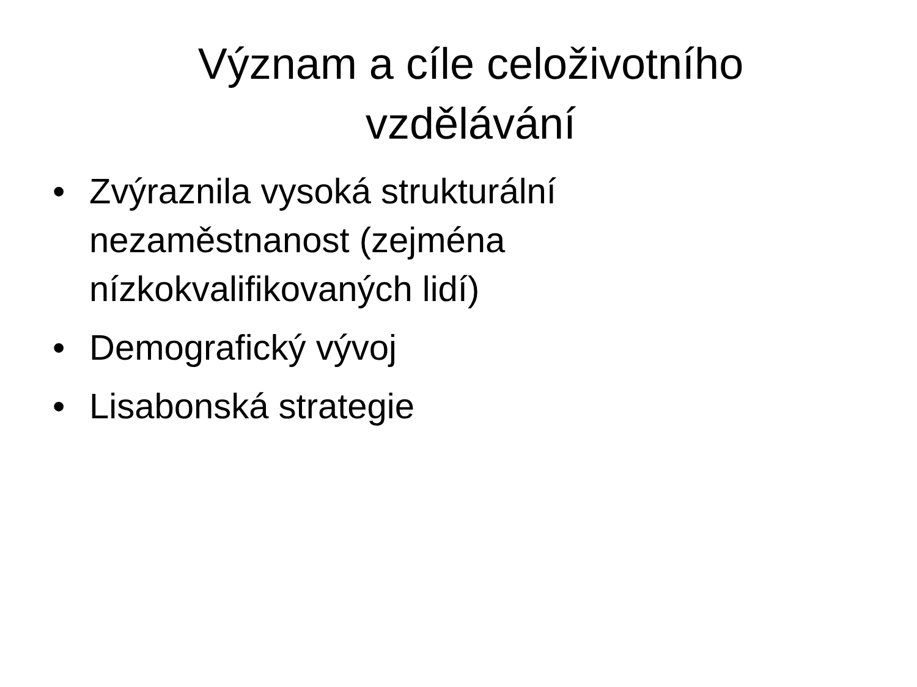Význam a cíle celoživotního
vzdělávání
• Zvýraznila vysoká strukturální nezaměstnanost (zejména nízkokvalifikovaných lidí)
• Demografický vývoj
• Lisabonská strategie